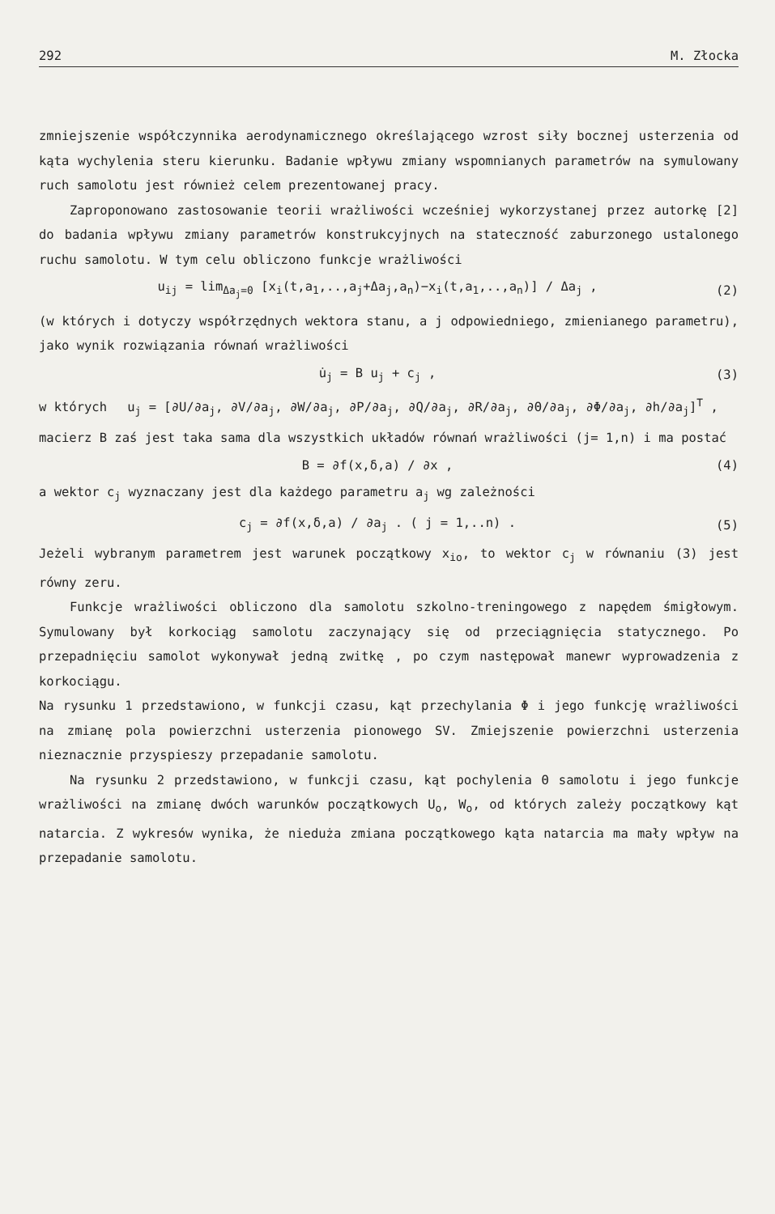292 M. Złocka
zmniejszenie współczynnika aerodynamicznego określającego wzrost siły bocznej usterzenia od kąta wychylenia steru kierunku. Badanie wpływu zmiany wspomnianych parametrów na symulowany ruch samolotu jest również celem prezentowanej pracy.
Zaproponowano zastosowanie teorii wrażliwości wcześniej wykorzystanej przez autorkę [2] do badania wpływu zmiany parametrów konstrukcyjnych na stateczność zaburzonego ustalonego ruchu samolotu. W tym celu obliczono funkcje wrażliwości
u<sub>ij</sub> = lim<sub>Δa<sub>j</sub>=0</sub> [x<sub>i</sub>(t,a<sub>1</sub>,..,a<sub>j</sub>+Δa<sub>j</sub>,a<sub>n</sub>)−x<sub>i</sub>(t,a<sub>1</sub>,..,a<sub>n</sub>)] / Δa<sub>j</sub> , (2)
(w których i dotyczy współrzędnych wektora stanu, a j odpowiedniego, zmienianego parametru), jako wynik rozwiązania równań wrażliwości
u̇<sub>j</sub> = B u<sub>j</sub> + c<sub>j</sub> , (3)
w których u<sub>j</sub> = [∂U/∂a<sub>j</sub>, ∂V/∂a<sub>j</sub>, ∂W/∂a<sub>j</sub>, ∂P/∂a<sub>j</sub>, ∂Q/∂a<sub>j</sub>, ∂R/∂a<sub>j</sub>, ∂Θ/∂a<sub>j</sub>, ∂Φ/∂a<sub>j</sub>, ∂h/∂a<sub>j</sub>]<sup>T</sup> ,
macierz B zaś jest taka sama dla wszystkich układów równań wrażliwości (j= 1,n) i ma postać
B = ∂f(x,δ,a) / ∂x , (4)
a wektor c<sub>j</sub> wyznaczany jest dla każdego parametru a<sub>j</sub> wg zależności
c<sub>j</sub> = ∂f(x,δ,a) / ∂a<sub>j</sub> . ( j = 1,..n) . (5)
Jeżeli wybranym parametrem jest warunek początkowy x<sub>io</sub>, to wektor c<sub>j</sub> w równaniu (3) jest równy zeru.
Funkcje wrażliwości obliczono dla samolotu szkolno-treningowego z napędem śmigłowym. Symulowany był korkociąg samolotu zaczynający się od przeciągnięcia statycznego. Po przepadnięciu samolot wykonywał jedną zwitkę , po czym następował manewr wyprowadzenia z korkociągu.
Na rysunku 1 przedstawiono, w funkcji czasu, kąt przechylania Φ i jego funkcję wrażliwości na zmianę pola powierzchni usterzenia pionowego SV. Zmiejszenie powierzchni usterzenia nieznacznie przyspieszy przepadanie samolotu.
Na rysunku 2 przedstawiono, w funkcji czasu, kąt pochylenia Θ samolotu i jego funkcje wrażliwości na zmianę dwóch warunków początkowych U<sub>o</sub>, W<sub>o</sub>, od których zależy początkowy kąt natarcia. Z wykresów wynika, że nieduża zmiana początkowego kąta natarcia ma mały wpływ na przepadanie samolotu.